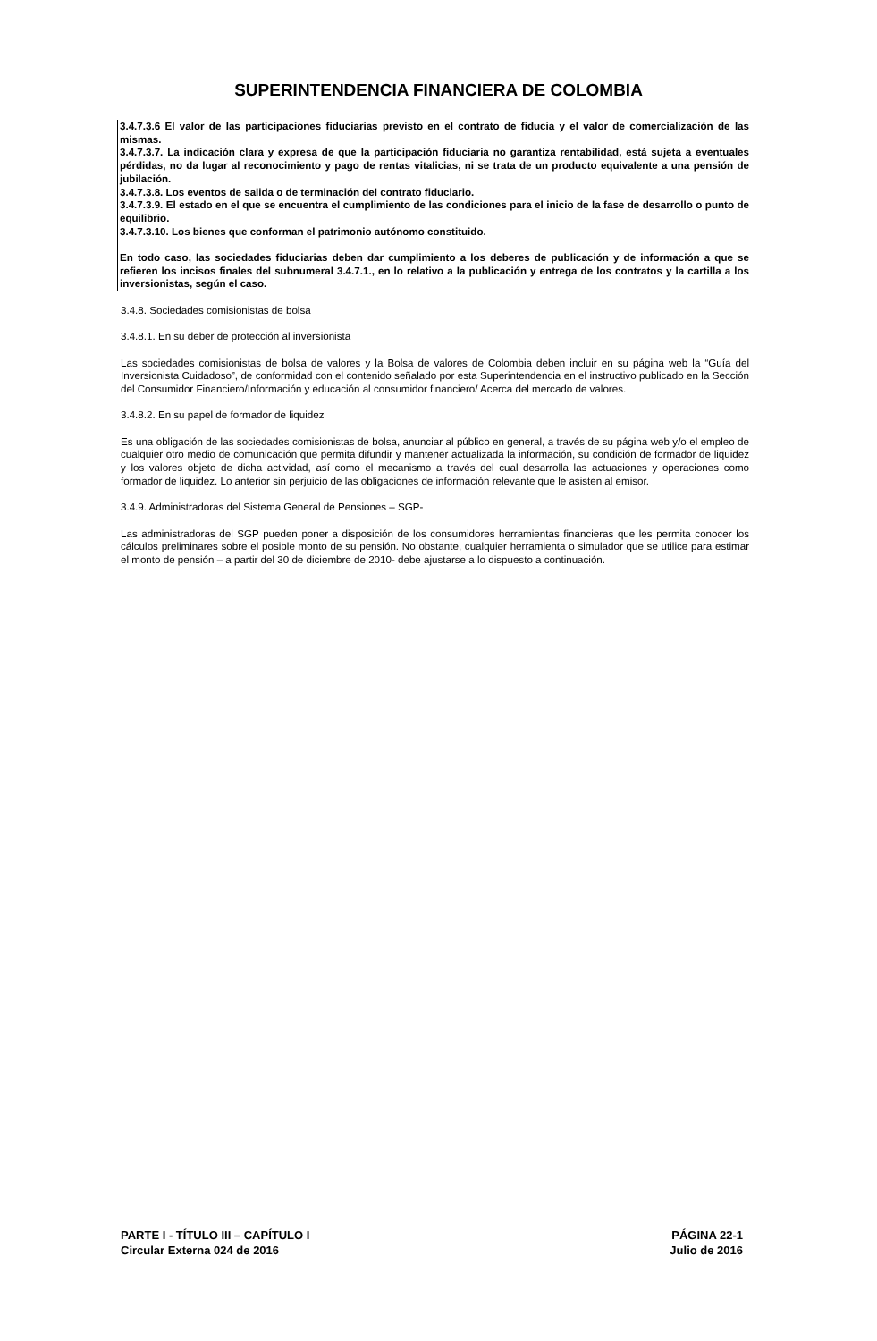SUPERINTENDENCIA FINANCIERA DE COLOMBIA
3.4.7.3.6 El valor de las participaciones fiduciarias previsto en el contrato de fiducia y el valor de comercialización de las mismas.
3.4.7.3.7. La indicación clara y expresa de que la participación fiduciaria no garantiza rentabilidad, está sujeta a eventuales pérdidas, no da lugar al reconocimiento y pago de rentas vitalicias, ni se trata de un producto equivalente a una pensión de jubilación.
3.4.7.3.8. Los eventos de salida o de terminación del contrato fiduciario.
3.4.7.3.9. El estado en el que se encuentra el cumplimiento de las condiciones para el inicio de la fase de desarrollo o punto de equilibrio.
3.4.7.3.10. Los bienes que conforman el patrimonio autónomo constituido.
En todo caso, las sociedades fiduciarias deben dar cumplimiento a los deberes de publicación y de información a que se refieren los incisos finales del subnumeral 3.4.7.1., en lo relativo a la publicación y entrega de los contratos y la cartilla a los inversionistas, según el caso.
3.4.8. Sociedades comisionistas de bolsa
3.4.8.1. En su deber de protección al inversionista
Las sociedades comisionistas de bolsa de valores y la Bolsa de valores de Colombia deben incluir en su página web la “Guía del Inversionista Cuidadoso”, de conformidad con el contenido señalado por esta Superintendencia en el instructivo publicado en la Sección del Consumidor Financiero/Información y educación al consumidor financiero/ Acerca del mercado de valores.
3.4.8.2. En su papel de formador de liquidez
Es una obligación de las sociedades comisionistas de bolsa, anunciar al público en general, a través de su página web y/o el empleo de cualquier otro medio de comunicación que permita difundir y mantener actualizada la información, su condición de formador de liquidez y los valores objeto de dicha actividad, así como el mecanismo a través del cual desarrolla las actuaciones y operaciones como formador de liquidez. Lo anterior sin perjuicio de las obligaciones de información relevante que le asisten al emisor.
3.4.9. Administradoras del Sistema General de Pensiones – SGP-
Las administradoras del SGP pueden poner a disposición de los consumidores herramientas financieras que les permita conocer los cálculos preliminares sobre el posible monto de su pensión. No obstante, cualquier herramienta o simulador que se utilice para estimar el monto de pensión – a partir del 30 de diciembre de 2010- debe ajustarse a lo dispuesto a continuación.
PARTE I - TÍTULO III – CAPÍTULO I
Circular Externa 024 de 2016
PÁGINA 22-1
Julio de 2016